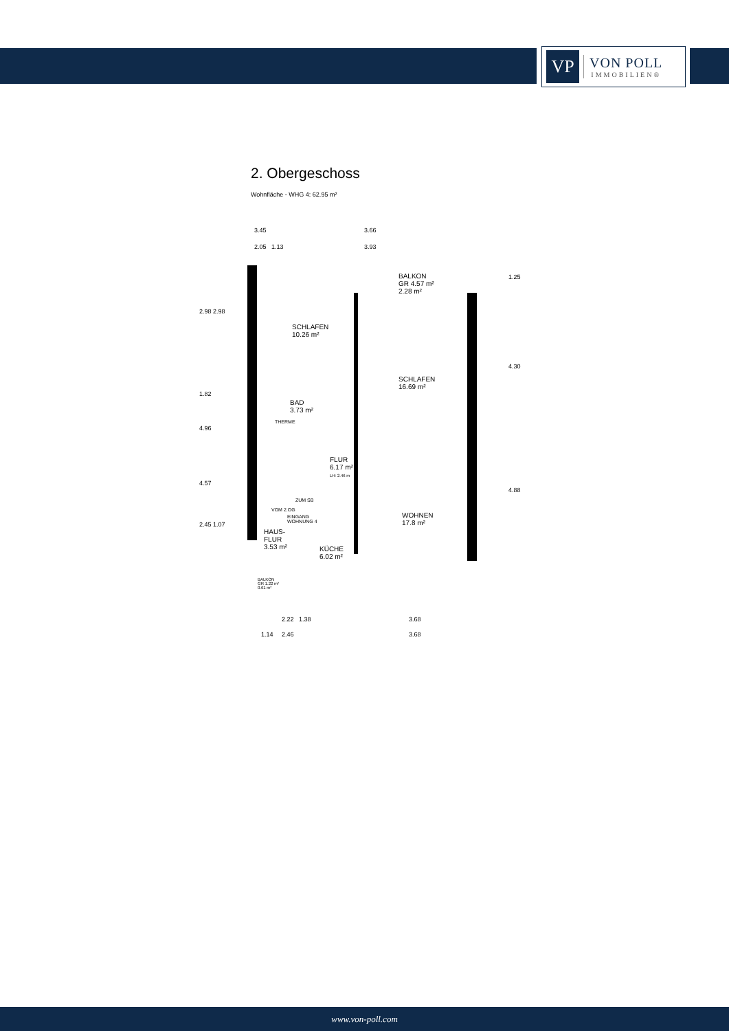VP
VON POLL
IMMOBILIEN®
2. Obergeschoss
Wohnfläche - WHG 4: 62.95 m²
3.45 3.66
2.05 1.13 3.93
2.98 2.98
1.82
4.96
4.57
2.45 1.07
1.25
4.30
4.88
BALKON
GR 4.57 m²
2.28 m²
SCHLAFEN
10.26 m²
SCHLAFEN
16.69 m²
BAD
3.73 m²
THERME
FLUR
6.17 m²
LH: 2.46 m
ZUM SB
VOM 2.OG
EINGANG
WOHNUNG 4
WOHNEN
17.8 m²
HAUS-
FLUR
3.53 m² KÜCHE
6.02 m²
BALKON
GR 1.22 m²
0.61 m²
2.22 1.38 3.68
1.14 2.46 3.68
www.von-poll.com